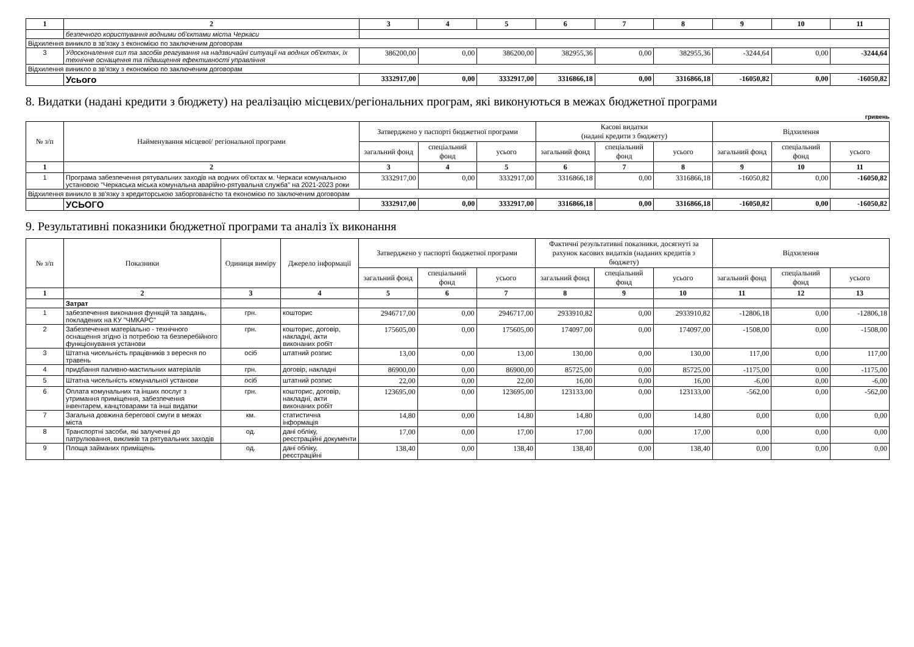| 1 | 2 | 3 | 4 | 5 | 6 | 7 | 8 | 9 | 10 | 11 |
| | безпечного користування водними об'єктами міста Черкаси | | | | | | | | | |
| Відхилення виникло в зв'язку з економією по заключеним договорам | | | | | | | | | | |
| 3 | Удосконалення сил та засобів реагування на надзвичайні ситуації на водних об'єктах, їх технічне оснащення та підвищення ефективності управління | 386200,00 | 0,00 | 386200,00 | 382955,36 | 0,00 | 382955,36 | -3244,64 | 0,00 | -3244,64 |
| Відхилення виникло в зв'язку з економією по заключеним договорам | | | | | | | | | | |
| | Усього | 3332917,00 | 0,00 | 3332917,00 | 3316866,18 | 0,00 | 3316866,18 | -16050,82 | 0,00 | -16050,82 |
8. Видатки (надані кредити з бюджету) на реалізацію місцевих/регіональних програм, які виконуються в межах бюджетної програми
гривень
| № з/п | Найменування місцевої/ регіональної програми | Затверджено у паспорті бюджетної програми | | | Касові видатки (надані кредити з бюджету) | | | Відхилення | | |
| --- | --- | --- | --- | --- | --- | --- | --- | --- | --- | --- |
| | | загальний фонд | спеціальний фонд | усього | загальний фонд | спеціальний фонд | усього | загальний фонд | спеціальний фонд | усього |
| 1 | 2 | 3 | 4 | 5 | 6 | 7 | 8 | 9 | 10 | 11 |
| 1 | Програма забезпечення рятувальних заходів на водних об'єктах м. Черкаси комунальною установою "Черкаська міська комунальна аварійно-рятувальна служба" на 2021-2023 роки | 3332917,00 | 0,00 | 3332917,00 | 3316866,18 | 0,00 | 3316866,18 | -16050,82 | 0,00 | -16050,82 |
| Відхилення виникло в зв'язку з кредиторською заборгованістю та економією по заключеним договорам | | | | | | | | | | |
| | УСЬОГО | 3332917,00 | 0,00 | 3332917,00 | 3316866,18 | 0,00 | 3316866,18 | -16050,82 | 0,00 | -16050,82 |
9. Результативні показники бюджетної програми та аналіз їх виконання
| № з/п | Показники | Одиниця виміру | Джерело інформації | Затверджено у паспорті бюджетної програми | | | Фактичні результативні показники, досягнуті за рахунок касових видатків (наданих кредитів з бюджету) | | | Відхилення | | |
| --- | --- | --- | --- | --- | --- | --- | --- | --- | --- | --- | --- | --- |
| | | | | загальний фонд | спеціальний фонд | усього | загальний фонд | спеціальний фонд | усього | загальний фонд | спеціальний фонд | усього |
| 1 | 2 | 3 | 4 | 5 | 6 | 7 | 8 | 9 | 10 | 11 | 12 | 13 |
| | Затрат | | | | | | | | | | | |
| 1 | забезпечення виконання функцій та завдань, покладених на КУ "ЧМКАРС" | грн. | кошторис | 2946717,00 | 0,00 | 2946717,00 | 2933910,82 | 0,00 | 2933910,82 | -12806,18 | 0,00 | -12806,18 |
| 2 | Забезпечення матеріально - технічного оснащення згідно із потребою та безперебійного функціонування установи | грн. | кошторис, договір, накладні, акти виконаних робіт | 175605,00 | 0,00 | 175605,00 | 174097,00 | 0,00 | 174097,00 | -1508,00 | 0,00 | -1508,00 |
| 3 | Штатна чисельність працівників з вересня по травень | осіб | штатний розпис | 13,00 | 0,00 | 13,00 | 130,00 | 0,00 | 130,00 | 117,00 | 0,00 | 117,00 |
| 4 | придбання паливно-мастильних матеріалів | грн. | договір, накладні | 86900,00 | 0,00 | 86900,00 | 85725,00 | 0,00 | 85725,00 | -1175,00 | 0,00 | -1175,00 |
| 5 | Штатна чисельність комунальної установи | осіб | штатний розпис | 22,00 | 0,00 | 22,00 | 16,00 | 0,00 | 16,00 | -6,00 | 0,00 | -6,00 |
| 6 | Оплата комунальних та інших послуг з утримання приміщення, забезпечення інвентарем, канцтоварами та інші видатки | грн. | кошторис, договір, накладні, акти виконаних робіт | 123695,00 | 0,00 | 123695,00 | 123133,00 | 0,00 | 123133,00 | -562,00 | 0,00 | -562,00 |
| 7 | Загальна довжина берегової смуги в межах міста | км. | статистична інформація | 14,80 | 0,00 | 14,80 | 14,80 | 0,00 | 14,80 | 0,00 | 0,00 | 0,00 |
| 8 | Транспортні засоби, які залученні до патрулювання, викликів та рятувальних заходів | од. | дані обліку, реєстраційні документи | 17,00 | 0,00 | 17,00 | 17,00 | 0,00 | 17,00 | 0,00 | 0,00 | 0,00 |
| 9 | Площа займаних приміщень | од. | дані обліку, реєстраційні | 138,40 | 0,00 | 138,40 | 138,40 | 0,00 | 138,40 | 0,00 | 0,00 | 0,00 |